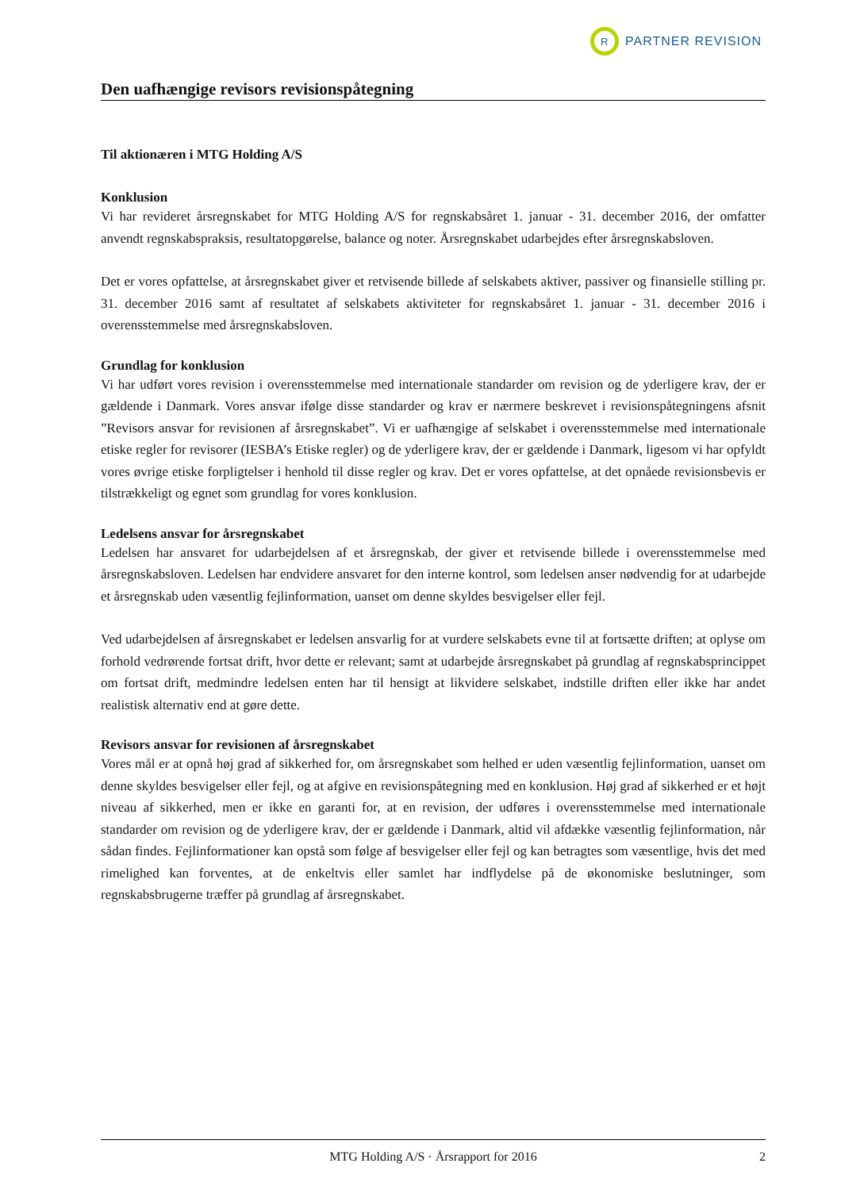R
PARTNER REVISION
Den uafhængige revisors revisionspåtegning
Til aktionæren i MTG Holding A/S
Konklusion
Vi har revideret årsregnskabet for MTG Holding A/S for regnskabsåret 1. januar - 31. december 2016, der omfatter anvendt regnskabspraksis, resultatopgørelse, balance og noter. Årsregnskabet udarbejdes efter årsregnskabsloven.
Det er vores opfattelse, at årsregnskabet giver et retvisende billede af selskabets aktiver, passiver og finansielle stilling pr. 31. december 2016 samt af resultatet af selskabets aktiviteter for regnskabsåret 1. januar - 31. december 2016 i overensstemmelse med årsregnskabsloven.
Grundlag for konklusion
Vi har udført vores revision i overensstemmelse med internationale standarder om revision og de yderligere krav, der er gældende i Danmark. Vores ansvar ifølge disse standarder og krav er nærmere beskrevet i revisionspåtegningens afsnit ”Revisors ansvar for revisionen af årsregnskabet”. Vi er uafhængige af selskabet i overensstemmelse med internationale etiske regler for revisorer (IESBA’s Etiske regler) og de yderligere krav, der er gældende i Danmark, ligesom vi har opfyldt vores øvrige etiske forpligtelser i henhold til disse regler og krav. Det er vores opfattelse, at det opnåede revisionsbevis er tilstrækkeligt og egnet som grundlag for vores konklusion.
Ledelsens ansvar for årsregnskabet
Ledelsen har ansvaret for udarbejdelsen af et årsregnskab, der giver et retvisende billede i overensstemmelse med årsregnskabsloven. Ledelsen har endvidere ansvaret for den interne kontrol, som ledelsen anser nødvendig for at udarbejde et årsregnskab uden væsentlig fejlinformation, uanset om denne skyldes besvigelser eller fejl.
Ved udarbejdelsen af årsregnskabet er ledelsen ansvarlig for at vurdere selskabets evne til at fortsætte driften; at oplyse om forhold vedrørende fortsat drift, hvor dette er relevant; samt at udarbejde årsregnskabet på grundlag af regnskabsprincippet om fortsat drift, medmindre ledelsen enten har til hensigt at likvidere selskabet, indstille driften eller ikke har andet realistisk alternativ end at gøre dette.
Revisors ansvar for revisionen af årsregnskabet
Vores mål er at opnå høj grad af sikkerhed for, om årsregnskabet som helhed er uden væsentlig fejlinformation, uanset om denne skyldes besvigelser eller fejl, og at afgive en revisionspåtegning med en konklusion. Høj grad af sikkerhed er et højt niveau af sikkerhed, men er ikke en garanti for, at en revision, der udføres i overensstemmelse med internationale standarder om revision og de yderligere krav, der er gældende i Danmark, altid vil afdække væsentlig fejlinformation, når sådan findes. Fejlinformationer kan opstå som følge af besvigelser eller fejl og kan betragtes som væsentlige, hvis det med rimelighed kan forventes, at de enkeltvis eller samlet har indflydelse på de økonomiske beslutninger, som regnskabsbrugerne træffer på grundlag af årsregnskabet.
MTG Holding A/S · Årsrapport for 2016 2